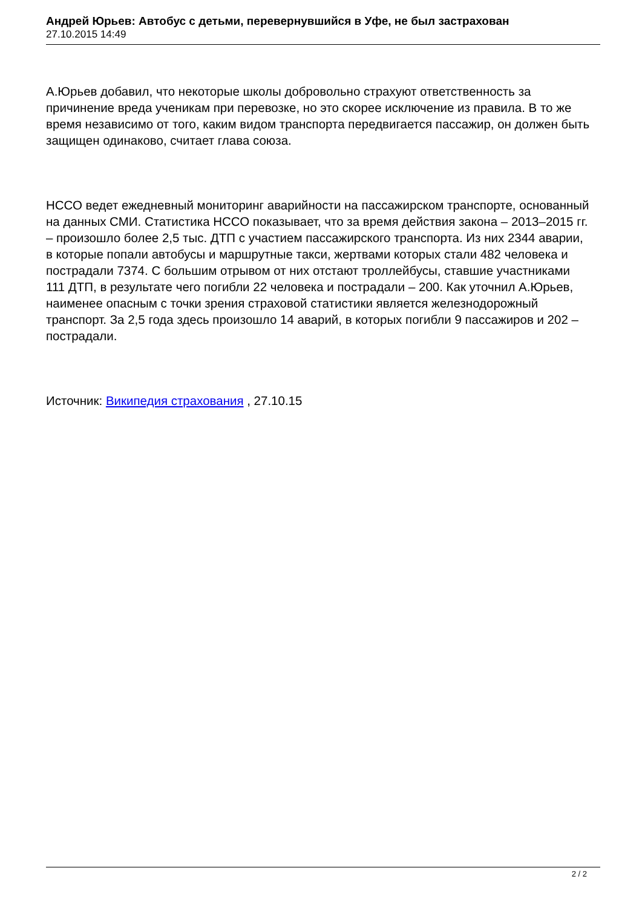Андрей Юрьев: Автобус с детьми, перевернувшийся в Уфе, не был застрахован
27.10.2015 14:49
А.Юрьев добавил, что некоторые школы добровольно страхуют ответственность за причинение вреда ученикам при перевозке, но это скорее исключение из правила. В то же время независимо от того, каким видом транспорта передвигается пассажир, он должен быть защищен одинаково, считает глава союза.
НССО ведет ежедневный мониторинг аварийности на пассажирском транспорте, основанный на данных СМИ. Статистика НССО показывает, что за время действия закона – 2013–2015 гг. – произошло более 2,5 тыс. ДТП с участием пассажирского транспорта. Из них 2344 аварии, в которые попали автобусы и маршрутные такси, жертвами которых стали 482 человека и пострадали 7374. С большим отрывом от них отстают троллейбусы, ставшие участниками 111 ДТП, в результате чего погибли 22 человека и пострадали – 200. Как уточнил А.Юрьев, наименее опасным с точки зрения страховой статистики является железнодорожный транспорт. За 2,5 года здесь произошло 14 аварий, в которых погибли 9 пассажиров и 202 – пострадали.
Источник: Википедия страхования , 27.10.15
2 / 2